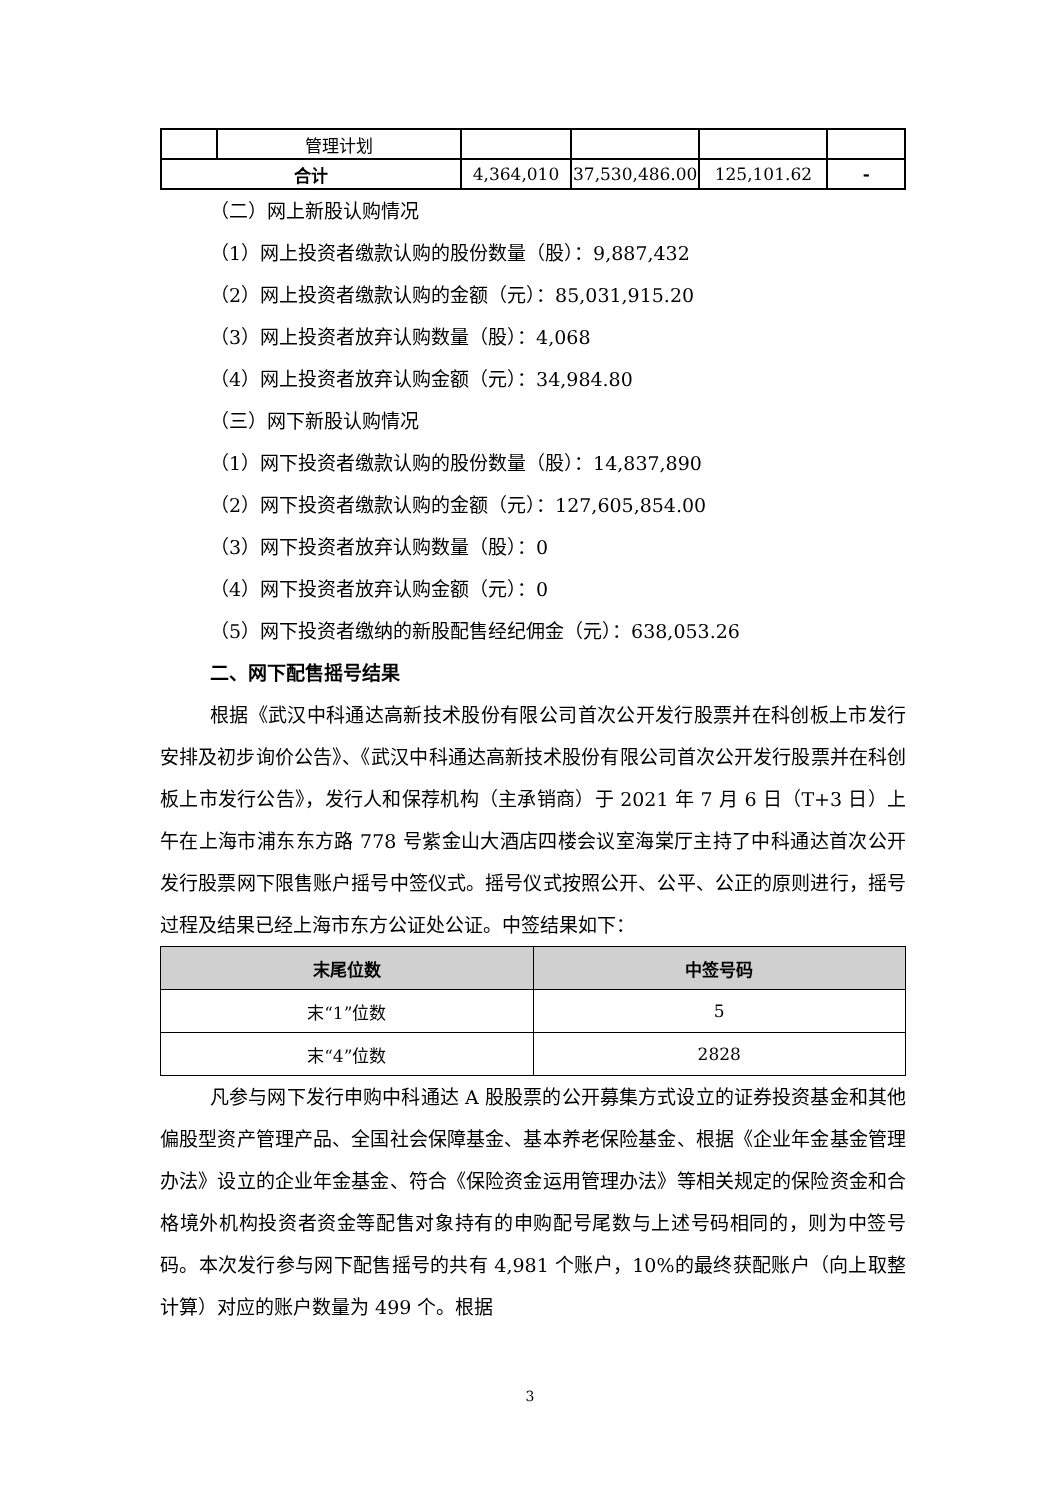| | 管理计划 | | | | |
| 合计 | | 4,364,010 | 37,530,486.00 | 125,101.62 | - |
（二）网上新股认购情况
（1）网上投资者缴款认购的股份数量（股）：9,887,432
（2）网上投资者缴款认购的金额（元）：85,031,915.20
（3）网上投资者放弃认购数量（股）：4,068
（4）网上投资者放弃认购金额（元）：34,984.80
（三）网下新股认购情况
（1）网下投资者缴款认购的股份数量（股）：14,837,890
（2）网下投资者缴款认购的金额（元）：127,605,854.00
（3）网下投资者放弃认购数量（股）：0
（4）网下投资者放弃认购金额（元）：0
（5）网下投资者缴纳的新股配售经纪佣金（元）：638,053.26
二、网下配售摇号结果
根据《武汉中科通达高新技术股份有限公司首次公开发行股票并在科创板上市发行安排及初步询价公告》、《武汉中科通达高新技术股份有限公司首次公开发行股票并在科创板上市发行公告》，发行人和保荐机构（主承销商）于 2021 年 7 月 6 日（T+3 日）上午在上海市浦东东方路 778 号紫金山大酒店四楼会议室海棠厅主持了中科通达首次公开发行股票网下限售账户摇号中签仪式。摇号仪式按照公开、公平、公正的原则进行，摇号过程及结果已经上海市东方公证处公证。中签结果如下：
| 末尾位数 | 中签号码 |
| --- | --- |
| 末“1”位数 | 5 |
| 末“4”位数 | 2828 |
凡参与网下发行申购中科通达 A 股股票的公开募集方式设立的证券投资基金和其他偏股型资产管理产品、全国社会保障基金、基本养老保险基金、根据《企业年金基金管理办法》设立的企业年金基金、符合《保险资金运用管理办法》等相关规定的保险资金和合格境外机构投资者资金等配售对象持有的申购配号尾数与上述号码相同的，则为中签号码。本次发行参与网下配售摇号的共有 4,981 个账户，10%的最终获配账户（向上取整计算）对应的账户数量为 499 个。根据
3